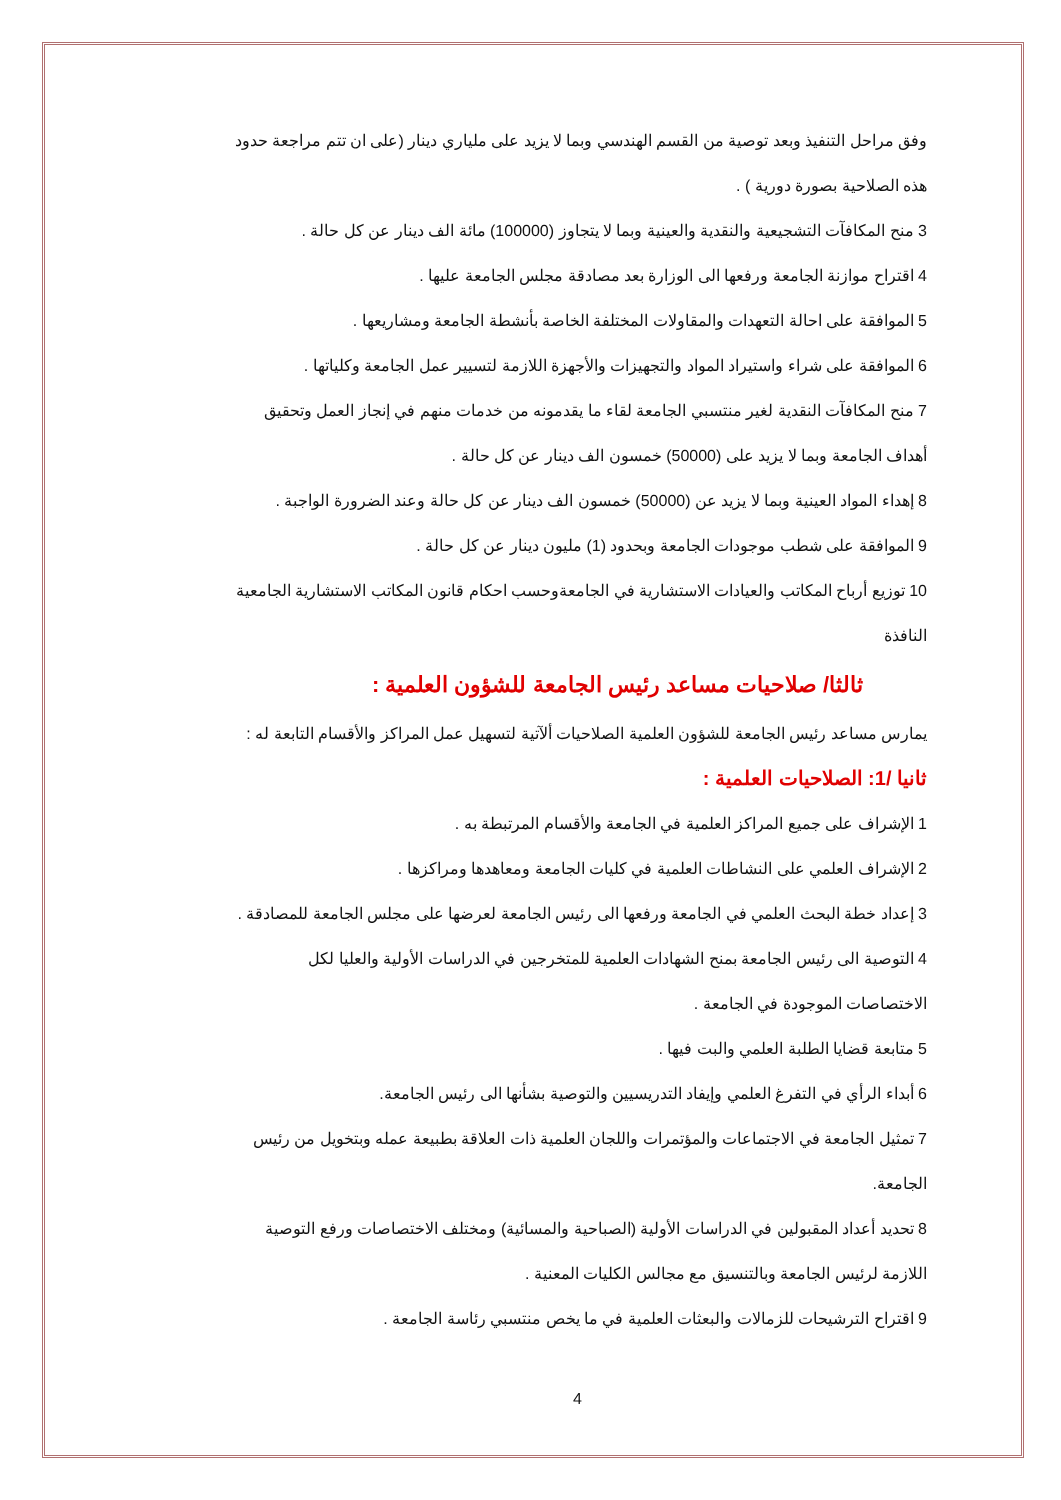وفق مراحل التنفيذ وبعد توصية من القسم الهندسي وبما لا يزيد على ملياري دينار (على ان تتم مراجعة حدود هذه الصلاحية بصورة دورية ) .
3 منح المكافآت التشجيعية والنقدية والعينية وبما لا يتجاوز (100000) مائة الف دينار عن كل حالة .
4 اقتراح موازنة الجامعة ورفعها الى الوزارة بعد مصادقة مجلس الجامعة عليها .
5 الموافقة على احالة التعهدات والمقاولات المختلفة الخاصة بأنشطة الجامعة ومشاريعها .
6 الموافقة على شراء واستيراد المواد والتجهيزات والأجهزة اللازمة لتسيير عمل الجامعة وكلياتها .
7 منح المكافآت النقدية لغير منتسبي الجامعة لقاء ما يقدمونه من خدمات منهم في إنجاز العمل وتحقيق أهداف الجامعة وبما لا يزيد على (50000) خمسون الف دينار عن كل حالة .
8 إهداء المواد العينية وبما لا يزيد عن (50000) خمسون الف دينار عن كل حالة وعند الضرورة الواجبة .
9 الموافقة على شطب موجودات الجامعة وبحدود (1) مليون دينار عن كل حالة .
10 توزيع أرباح المكاتب والعيادات الاستشارية في الجامعةوحسب احكام قانون المكاتب الاستشارية الجامعية النافذة
ثالثا/ صلاحيات مساعد رئيس الجامعة للشؤون العلمية :
يمارس مساعد رئيس الجامعة للشؤون العلمية الصلاحيات ألآتية لتسهيل عمل المراكز والأقسام التابعة له :
ثانيا /1: الصلاحيات العلمية :
1 الإشراف على جميع المراكز العلمية في الجامعة والأقسام المرتبطة به .
2 الإشراف العلمي على النشاطات العلمية في كليات الجامعة ومعاهدها ومراكزها .
3 إعداد خطة البحث العلمي في الجامعة ورفعها الى رئيس الجامعة لعرضها على مجلس الجامعة للمصادقة .
4 التوصية الى رئيس الجامعة بمنح الشهادات العلمية للمتخرجين في الدراسات الأولية والعليا لكل الاختصاصات الموجودة في الجامعة .
5 متابعة قضايا الطلبة العلمي والبت فيها .
6 أبداء الرأي في التفرغ العلمي وإيفاد التدريسيين والتوصية بشأنها الى رئيس الجامعة.
7 تمثيل الجامعة في الاجتماعات والمؤتمرات واللجان العلمية ذات العلاقة بطبيعة عمله وبتخويل من رئيس الجامعة.
8 تحديد أعداد المقبولين في الدراسات الأولية (الصباحية والمسائية) ومختلف الاختصاصات ورفع التوصية اللازمة لرئيس الجامعة وبالتنسيق مع مجالس الكليات المعنية .
9 اقتراح الترشيحات للزمالات والبعثات العلمية في ما يخص منتسبي رئاسة الجامعة .
4